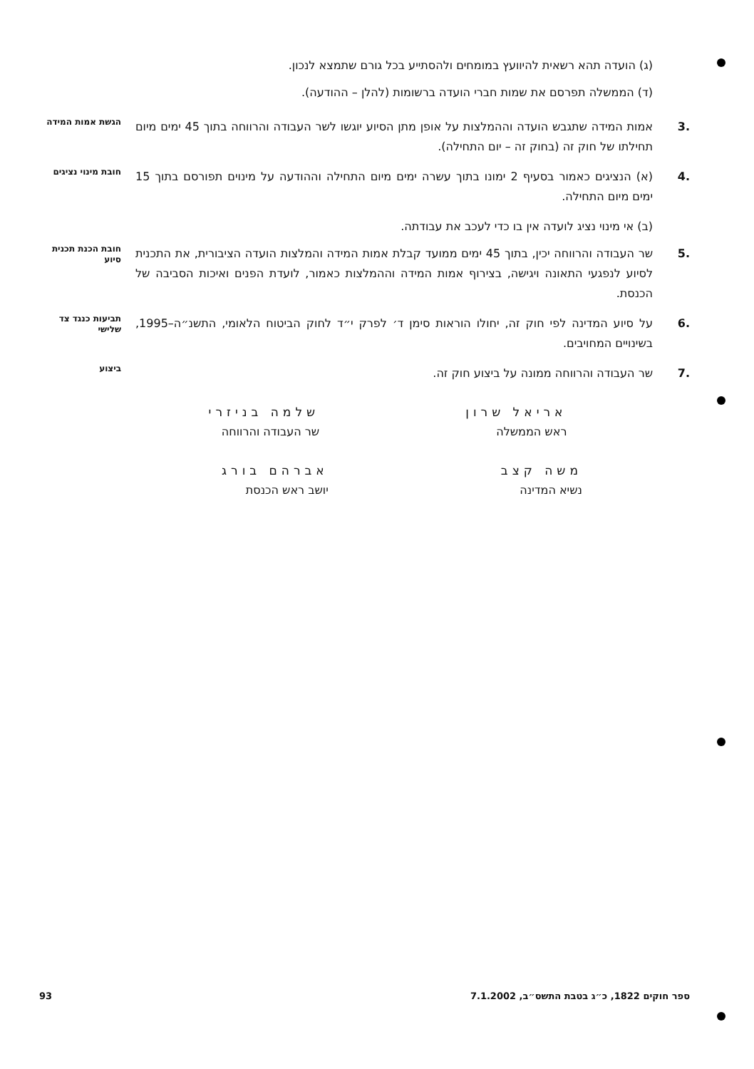(ג) הועדה תהא רשאית להיוועץ במומחים ולהסתייע בכל גורם שתמצא לנכון.
(ד) הממשלה תפרסם את שמות חברי הועדה ברשומות (להלן – ההודעה).
.3 אמות המידה שתגבש הועדה וההמלצות על אופן מתן הסיוע יוגשו לשר העבודה והרווחה בתוך 45 ימים מיום תחילתו של חוק זה (בחוק זה – יום התחילה).
הגשת אמות המידה
.4 (א) הנציגים כאמור בסעיף 2 ימונו בתוך עשרה ימים מיום התחילה וההודעה על מינוים תפורסם בתוך 15 ימים מיום התחילה.
חובת מינוי נציגים
(ב) אי מינוי נציג לועדה אין בו כדי לעכב את עבודתה.
.5 שר העבודה והרווחה יכין, בתוך 45 ימים ממועד קבלת אמות המידה והמלצות הועדה הציבורית, את התכנית לסיוע לנפגעי התאונה ויגישה, בצירוף אמות המידה וההמלצות כאמור, לועדת הפנים ואיכות הסביבה של הכנסת.
חובת הכנת תכנית סיוע
.6 על סיוע המדינה לפי חוק זה, יחולו הוראות סימן ד׳ לפרק י״ד לחוק הביטוח הלאומי, התשנ״ה–1995, בשינויים המחויבים.
תביעות כנגד צד שלישי
.7 שר העבודה והרווחה ממונה על ביצוע חוק זה.
ביצוע
אריאל שרון
ראש הממשלה
שלמה בניזרי
שר העבודה והרווחה
משה קצב
נשיא המדינה
אברהם בורג
יושב ראש הכנסת
93 ספר חוקים 1822, כ״ג בטבת התשס״ב, 7.1.2002